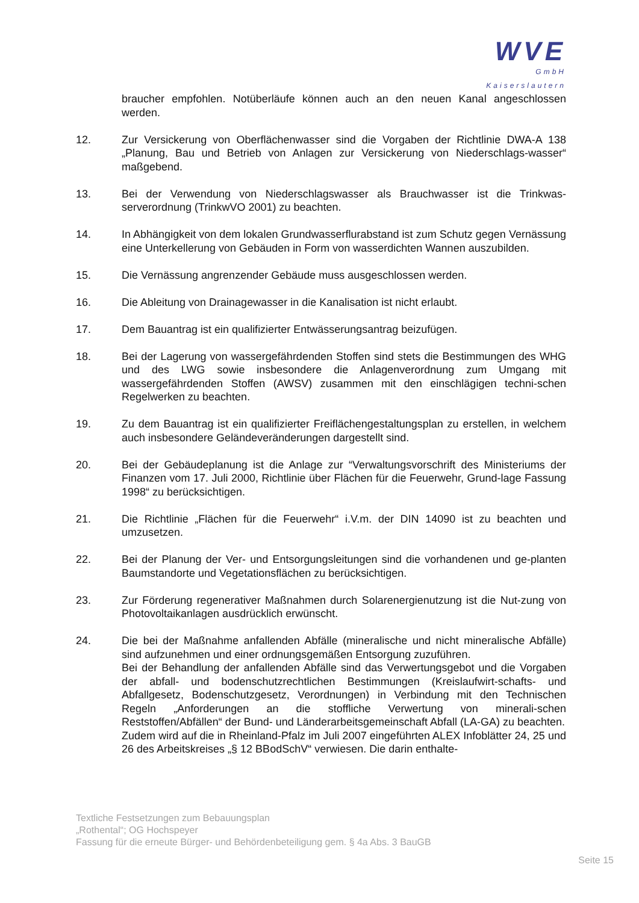WVE
GmbH
Kaiserslautern
braucher empfohlen. Notüberläufe können auch an den neuen Kanal angeschlossen werden.
12. Zur Versickerung von Oberflächenwasser sind die Vorgaben der Richtlinie DWA-A 138 „Planung, Bau und Betrieb von Anlagen zur Versickerung von Niederschlags-wasser“ maßgebend.
13. Bei der Verwendung von Niederschlagswasser als Brauchwasser ist die Trinkwas-serverordnung (TrinkwVO 2001) zu beachten.
14. In Abhängigkeit von dem lokalen Grundwasserflurabstand ist zum Schutz gegen Vernässung eine Unterkellerung von Gebäuden in Form von wasserdichten Wannen auszubilden.
15. Die Vernässung angrenzender Gebäude muss ausgeschlossen werden.
16. Die Ableitung von Drainagewasser in die Kanalisation ist nicht erlaubt.
17. Dem Bauantrag ist ein qualifizierter Entwässerungsantrag beizufügen.
18. Bei der Lagerung von wassergefährdenden Stoffen sind stets die Bestimmungen des WHG und des LWG sowie insbesondere die Anlagenverordnung zum Umgang mit wassergefährdenden Stoffen (AWSV) zusammen mit den einschlägigen techni-schen Regelwerken zu beachten.
19. Zu dem Bauantrag ist ein qualifizierter Freiflächengestaltungsplan zu erstellen, in welchem auch insbesondere Geländeveränderungen dargestellt sind.
20. Bei der Gebäudeplanung ist die Anlage zur “Verwaltungsvorschrift des Ministeriums der Finanzen vom 17. Juli 2000, Richtlinie über Flächen für die Feuerwehr, Grund-lage Fassung 1998“ zu berücksichtigen.
21. Die Richtlinie „Flächen für die Feuerwehr“ i.V.m. der DIN 14090 ist zu beachten und umzusetzen.
22. Bei der Planung der Ver- und Entsorgungsleitungen sind die vorhandenen und ge-planten Baumstandorte und Vegetationsflächen zu berücksichtigen.
23. Zur Förderung regenerativer Maßnahmen durch Solarenergienutzung ist die Nut-zung von Photovoltaikanlagen ausdrücklich erwünscht.
24. Die bei der Maßnahme anfallenden Abfälle (mineralische und nicht mineralische Abfälle) sind aufzunehmen und einer ordnungsgemäßen Entsorgung zuzuführen.
Bei der Behandlung der anfallenden Abfälle sind das Verwertungsgebot und die Vorgaben der abfall- und bodenschutzrechtlichen Bestimmungen (Kreislaufwirt-schafts- und Abfallgesetz, Bodenschutzgesetz, Verordnungen) in Verbindung mit den Technischen Regeln „Anforderungen an die stoffliche Verwertung von minerali-schen Reststoffen/Abfällen“ der Bund- und Länderarbeitsgemeinschaft Abfall (LA-GA) zu beachten.
Zudem wird auf die in Rheinland-Pfalz im Juli 2007 eingeführten ALEX Infoblätter 24, 25 und 26 des Arbeitskreises „§ 12 BBodSchV“ verwiesen. Die darin enthalte-
Textliche Festsetzungen zum Bebauungsplan
„Rothental“; OG Hochspeyer
Fassung für die erneute Bürger- und Behördenbeteiligung gem. § 4a Abs. 3 BauGB
Seite 15